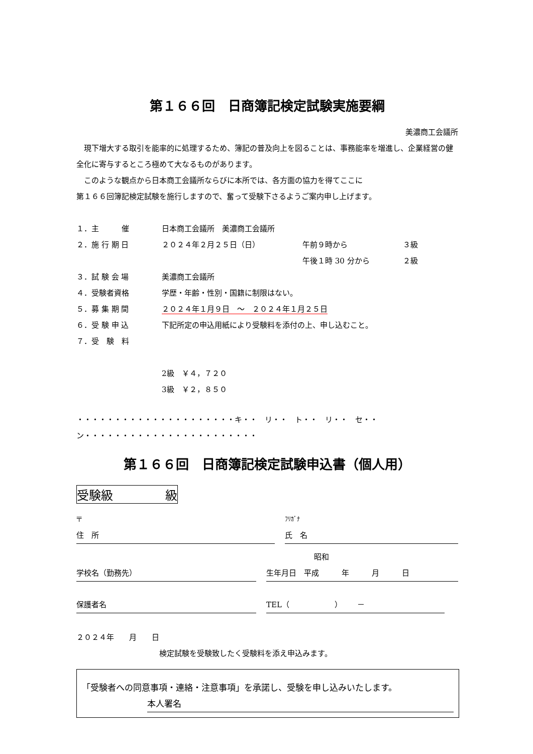第１６６回　日商簿記検定試験実施要綱
美濃商工会議所
　現下増大する取引を能率的に処理するため、簿記の普及向上を図ることは、事務能率を増進し、企業経営の健全化に寄与するところ極めて大なるものがあります。
　このような観点から日本商工会議所ならびに本所では、各方面の協力を得てここに
第１６６回簿記検定試験を施行しますので、奮って受験下さるようご案内申し上げます。
| １．主 催 | 日本商工会議所 美濃商工会議所 | | |
| ２．施 行 期 日 | ２０２４年２月２５日（日） | 午前９時から | ３級 |
| | | 午後１時 30 分から | ２級 |
| ３．試 験 会 場 | 美濃商工会議所 | | |
| ４．受験者資格 | 学歴・年齢・性別・国籍に制限はない。 | | |
| ５．募 集 期 間 | ２０２４年１月９日 ～ ２０２４年１月２５日 | | |
| ６．受 験 申 込 | 下記所定の申込用紙により受験料を添付の上、申し込むこと。 | | |
| ７．受 験 料 | | | |
| | 2級 ￥４，７２０ | | |
| | 3級 ￥２，８５０ | | |
・・・・・・・・・・・・・・・・・・・・・キ・・　リ・・　ト・・　リ・・　セ・・　ン・・・・・・・・・・・・・・・・・・・・・・・
第１６６回　日商簿記検定試験申込書（個人用）
受験級 級
〒
住　所
ﾌﾘｶﾞﾅ
氏　名
学校名（勤務先） 昭和
生年月日　平成　　　年　　　月　　　日
保護者名 TEL（　　　　　　）　　－
２０２４年　　月　　日
検定試験を受験致したく受験料を添え申込みます。
「受験者への同意事項・連絡・注意事項」を承諾し、受験を申し込みいたします。
本人署名